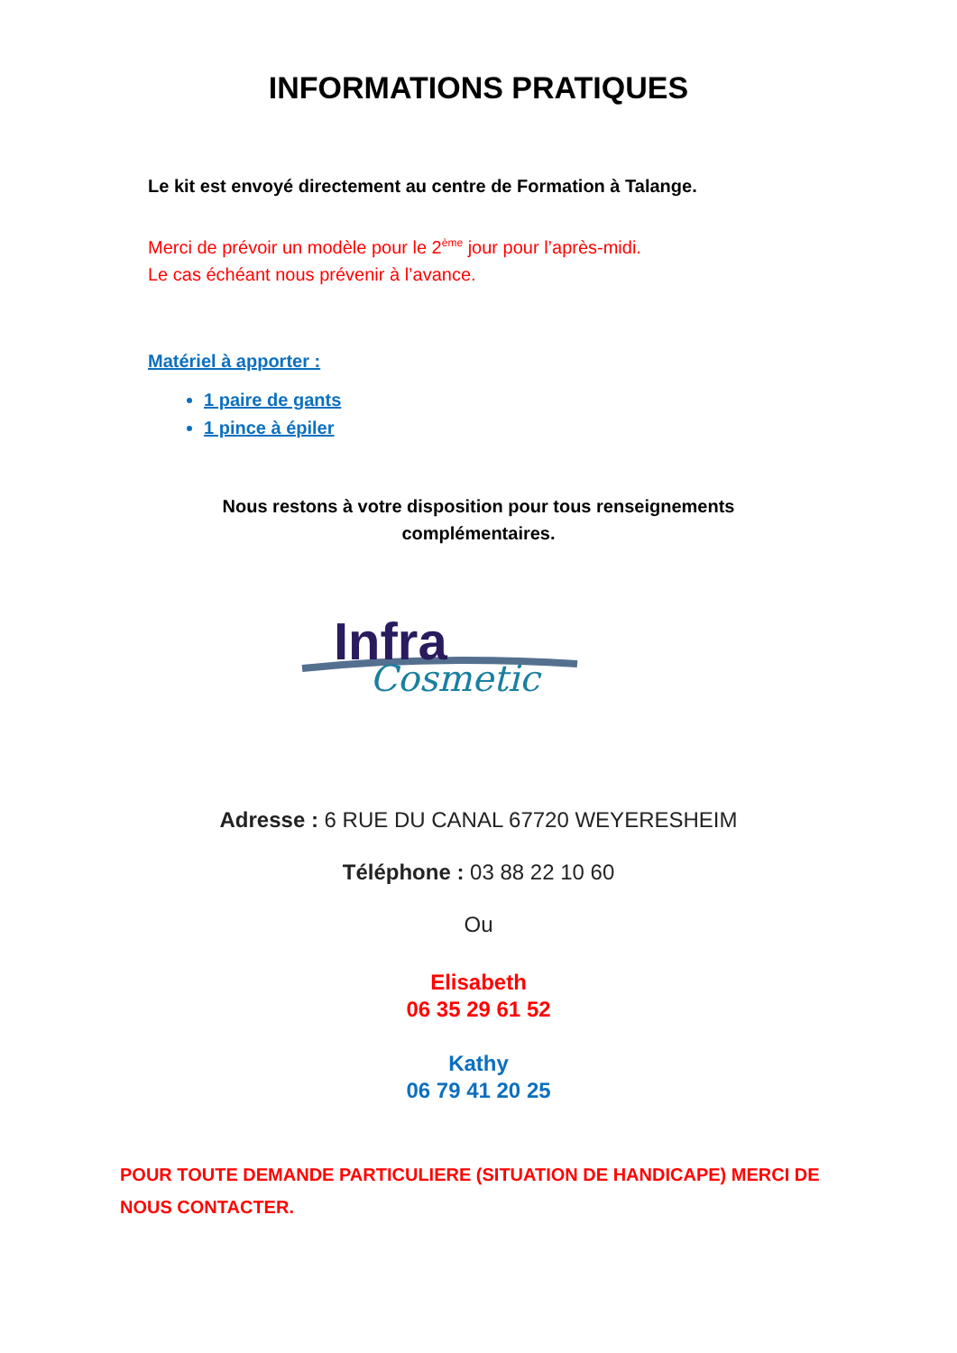INFORMATIONS PRATIQUES
Le kit est envoyé directement au centre de Formation à Talange.
Merci de prévoir un modèle pour le 2<sup>ème</sup> jour pour l’après-midi.
Le cas échéant nous prévenir à l’avance.
Matériel à apporter :
1 paire de gants
1 pince à épiler
Nous restons à votre disposition pour tous renseignements
complémentaires.
Infra
Cosmetic
Adresse : 6 RUE DU CANAL 67720 WEYERESHEIM
Téléphone : 03 88 22 10 60
Ou
Elisabeth
06 35 29 61 52
Kathy
06 79 41 20 25
POUR TOUTE DEMANDE PARTICULIERE (SITUATION DE HANDICAPE) MERCI DE NOUS CONTACTER.